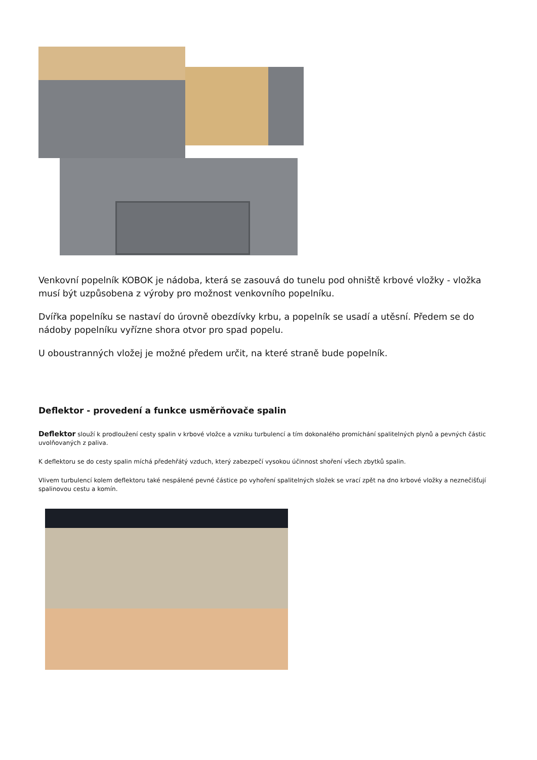Venkovní popelník KOBOK je nádoba, která se zasouvá do tunelu pod ohniště krbové vložky - vložka musí být uzpůsobena z výroby pro možnost venkovního popelníku.
Dvířka popelníku se nastaví do úrovně obezdívky krbu, a popelník se usadí a utěsní. Předem se do nádoby popelníku vyřízne shora otvor pro spad popelu.
U oboustranných vložej je možné předem určit, na které straně bude popelník.
Deflektor - provedení a funkce usměrňovače spalin
Deflektor slouží k prodloužení cesty spalin v krbové vložce a vzniku turbulencí a tím dokonalého promíchání spalitelných plynů a pevných částic uvolňovaných z paliva.
K deflektoru se do cesty spalin míchá předehřátý vzduch, který zabezpečí vysokou účinnost shoření všech zbytků spalin.
Vlivem turbulencí kolem deflektoru také nespálené pevné částice po vyhoření spalitelných složek se vrací zpět na dno krbové vložky a neznečišťují spalinovou cestu a komín.